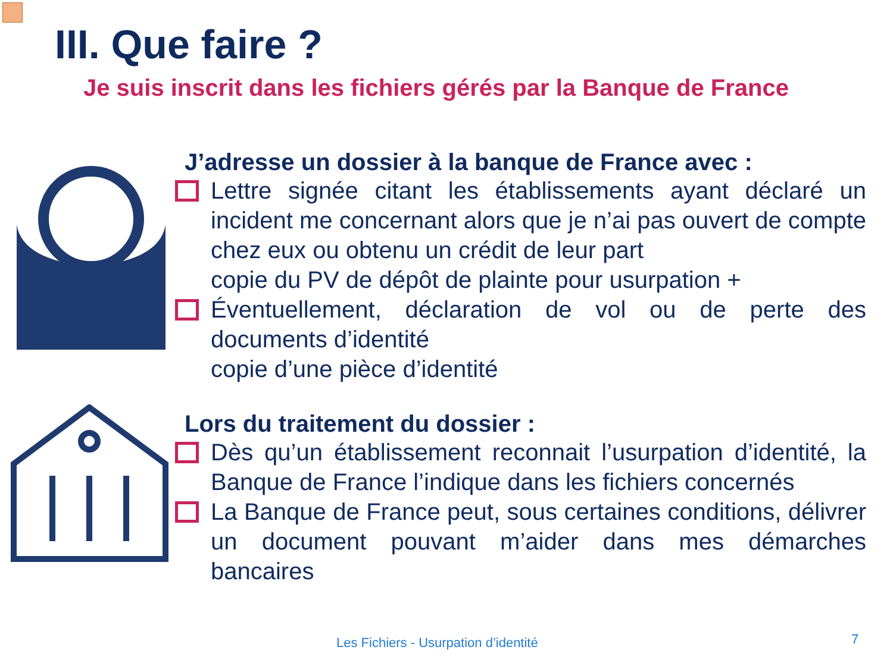III. Que faire ?
Je suis inscrit dans les fichiers gérés par la Banque de France
J’adresse un dossier à la banque de France avec :
Lettre signée citant les établissements ayant déclaré un incident me concernant alors que je n’ai pas ouvert de compte chez eux ou obtenu un crédit de leur part
copie du PV de dépôt de plainte pour usurpation +
Éventuellement, déclaration de vol ou de perte des documents d’identité
copie d’une pièce d’identité
Lors du traitement du dossier :
Dès qu’un établissement reconnait l’usurpation d’identité, la Banque de France l’indique dans les fichiers concernés
La Banque de France peut, sous certaines conditions, délivrer un document pouvant m’aider dans mes démarches bancaires
Les Fichiers - Usurpation d’identité
7